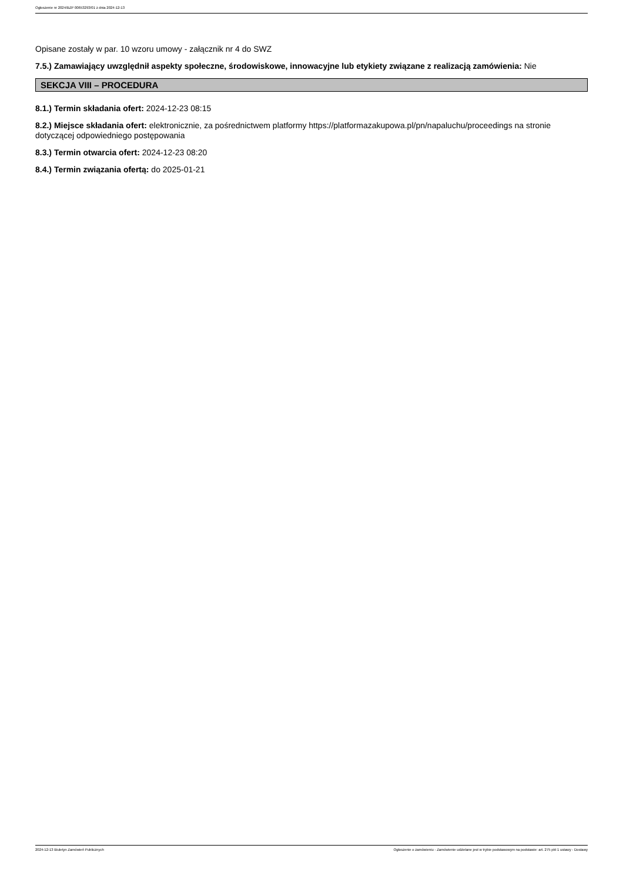Ogłoszenie nr 2024/BZP 00653293/01 z dnia 2024-12-13
Opisane zostały w par. 10 wzoru umowy - załącznik nr 4 do SWZ
7.5.) Zamawiający uwzględnił aspekty społeczne, środowiskowe, innowacyjne lub etykiety związane z realizacją zamówienia: Nie
SEKCJA VIII – PROCEDURA
8.1.) Termin składania ofert: 2024-12-23 08:15
8.2.) Miejsce składania ofert: elektronicznie, za pośrednictwem platformy https://platformazakupowa.pl/pn/napaluchu/proceedings na stronie dotyczącej odpowiedniego postępowania
8.3.) Termin otwarcia ofert: 2024-12-23 08:20
8.4.) Termin związania ofertą: do 2025-01-21
2024-12-13 Biuletyn Zamówień Publicznych Ogłoszenie o zamówieniu - Zamówienie udzielane jest w trybie podstawowym na podstawie: art. 275 pkt 1 ustawy - Dostawy